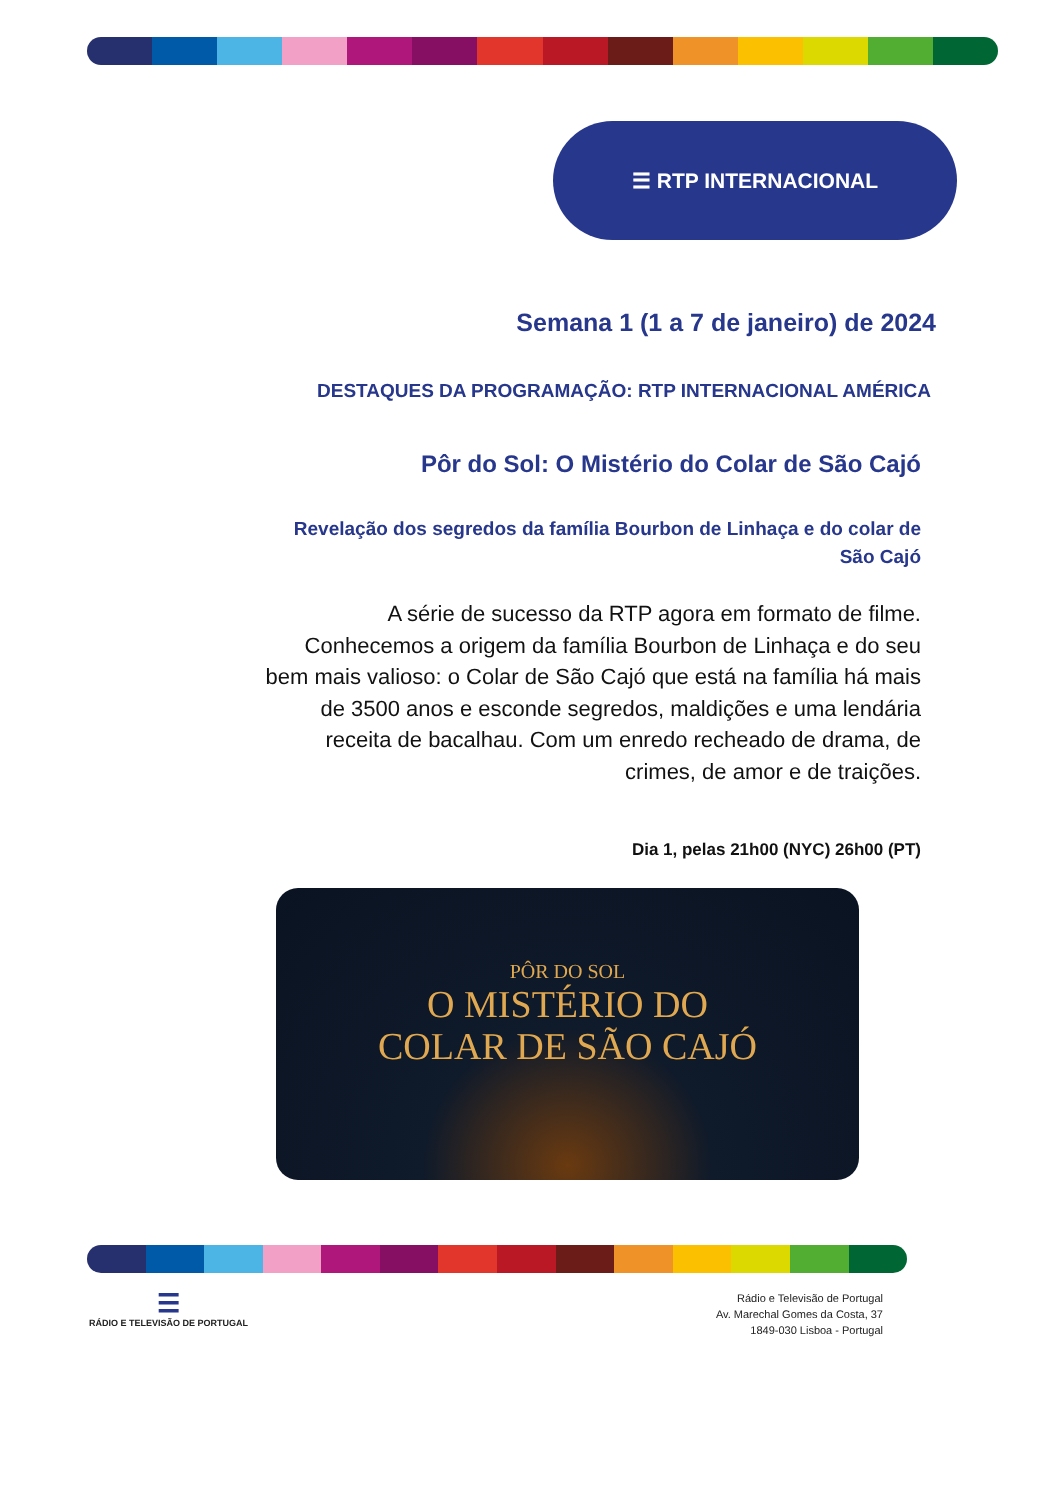☰ RTP INTERNACIONAL
Semana 1 (1 a 7 de janeiro) de 2024
DESTAQUES DA PROGRAMAÇÃO: RTP INTERNACIONAL AMÉRICA
Pôr do Sol: O Mistério do Colar de São Cajó
Revelação dos segredos da família Bourbon de Linhaça e do colar de São Cajó
A série de sucesso da RTP agora em formato de filme. Conhecemos a origem da família Bourbon de Linhaça e do seu bem mais valioso: o Colar de São Cajó que está na família há mais de 3500 anos e esconde segredos, maldições e uma lendária receita de bacalhau. Com um enredo recheado de drama, de crimes, de amor e de traições.
Dia 1, pelas 21h00 (NYC) 26h00 (PT)
PÔR DO SOL
O MISTÉRIO DO
COLAR DE SÃO CAJÓ
☰
RÁDIO E TELEVISÃO DE PORTUGAL
Rádio e Televisão de Portugal
Av. Marechal Gomes da Costa, 37
1849-030 Lisboa - Portugal